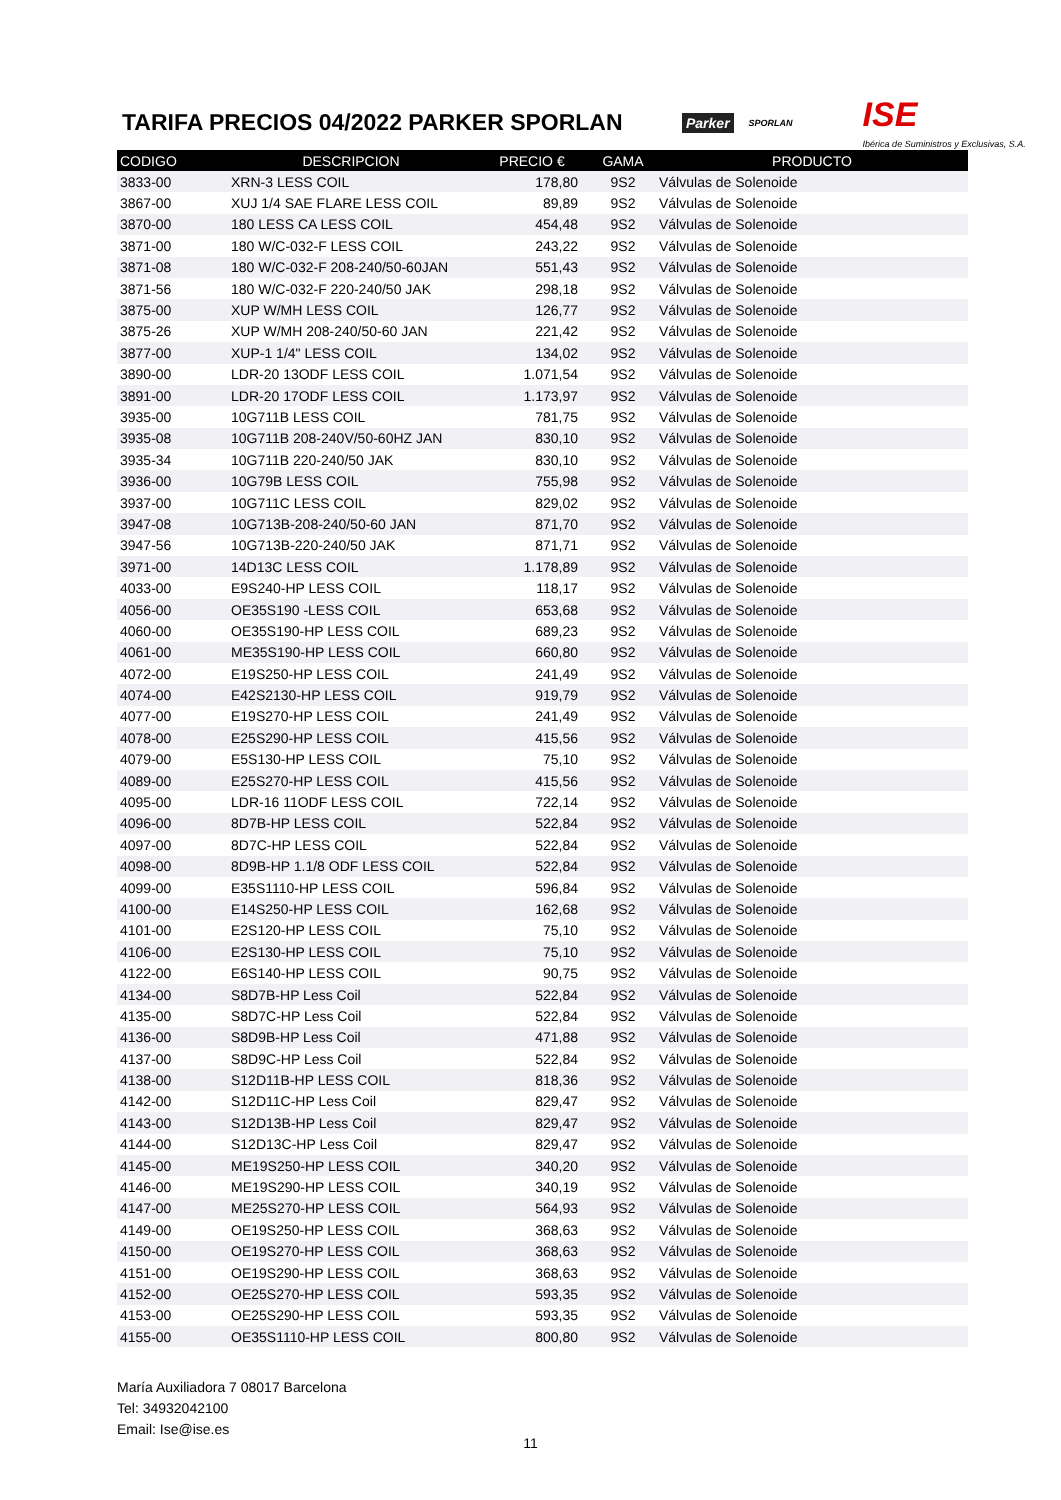TARIFA PRECIOS 04/2022 PARKER SPORLAN
Parker SPORLAN ISE
Ibérica de Suministros y Exclusivas, S.A.
| CODIGO | DESCRIPCION | PRECIO € | GAMA | PRODUCTO |
| --- | --- | --- | --- | --- |
| 3833-00 | XRN-3 LESS COIL | 178,80 | 9S2 | Válvulas de Solenoide |
| 3867-00 | XUJ 1/4 SAE FLARE LESS COIL | 89,89 | 9S2 | Válvulas de Solenoide |
| 3870-00 | 180 LESS CA LESS COIL | 454,48 | 9S2 | Válvulas de Solenoide |
| 3871-00 | 180 W/C-032-F LESS COIL | 243,22 | 9S2 | Válvulas de Solenoide |
| 3871-08 | 180 W/C-032-F 208-240/50-60JAN | 551,43 | 9S2 | Válvulas de Solenoide |
| 3871-56 | 180 W/C-032-F 220-240/50 JAK | 298,18 | 9S2 | Válvulas de Solenoide |
| 3875-00 | XUP W/MH LESS COIL | 126,77 | 9S2 | Válvulas de Solenoide |
| 3875-26 | XUP W/MH 208-240/50-60 JAN | 221,42 | 9S2 | Válvulas de Solenoide |
| 3877-00 | XUP-1 1/4" LESS COIL | 134,02 | 9S2 | Válvulas de Solenoide |
| 3890-00 | LDR-20 13ODF LESS COIL | 1.071,54 | 9S2 | Válvulas de Solenoide |
| 3891-00 | LDR-20 17ODF LESS COIL | 1.173,97 | 9S2 | Válvulas de Solenoide |
| 3935-00 | 10G711B LESS COIL | 781,75 | 9S2 | Válvulas de Solenoide |
| 3935-08 | 10G711B 208-240V/50-60HZ JAN | 830,10 | 9S2 | Válvulas de Solenoide |
| 3935-34 | 10G711B 220-240/50 JAK | 830,10 | 9S2 | Válvulas de Solenoide |
| 3936-00 | 10G79B LESS COIL | 755,98 | 9S2 | Válvulas de Solenoide |
| 3937-00 | 10G711C LESS COIL | 829,02 | 9S2 | Válvulas de Solenoide |
| 3947-08 | 10G713B-208-240/50-60 JAN | 871,70 | 9S2 | Válvulas de Solenoide |
| 3947-56 | 10G713B-220-240/50 JAK | 871,71 | 9S2 | Válvulas de Solenoide |
| 3971-00 | 14D13C LESS COIL | 1.178,89 | 9S2 | Válvulas de Solenoide |
| 4033-00 | E9S240-HP LESS COIL | 118,17 | 9S2 | Válvulas de Solenoide |
| 4056-00 | OE35S190 -LESS COIL | 653,68 | 9S2 | Válvulas de Solenoide |
| 4060-00 | OE35S190-HP LESS COIL | 689,23 | 9S2 | Válvulas de Solenoide |
| 4061-00 | ME35S190-HP LESS COIL | 660,80 | 9S2 | Válvulas de Solenoide |
| 4072-00 | E19S250-HP LESS COIL | 241,49 | 9S2 | Válvulas de Solenoide |
| 4074-00 | E42S2130-HP LESS COIL | 919,79 | 9S2 | Válvulas de Solenoide |
| 4077-00 | E19S270-HP LESS COIL | 241,49 | 9S2 | Válvulas de Solenoide |
| 4078-00 | E25S290-HP LESS COIL | 415,56 | 9S2 | Válvulas de Solenoide |
| 4079-00 | E5S130-HP LESS COIL | 75,10 | 9S2 | Válvulas de Solenoide |
| 4089-00 | E25S270-HP LESS COIL | 415,56 | 9S2 | Válvulas de Solenoide |
| 4095-00 | LDR-16 11ODF LESS COIL | 722,14 | 9S2 | Válvulas de Solenoide |
| 4096-00 | 8D7B-HP LESS COIL | 522,84 | 9S2 | Válvulas de Solenoide |
| 4097-00 | 8D7C-HP LESS COIL | 522,84 | 9S2 | Válvulas de Solenoide |
| 4098-00 | 8D9B-HP 1.1/8 ODF LESS COIL | 522,84 | 9S2 | Válvulas de Solenoide |
| 4099-00 | E35S1110-HP LESS COIL | 596,84 | 9S2 | Válvulas de Solenoide |
| 4100-00 | E14S250-HP LESS COIL | 162,68 | 9S2 | Válvulas de Solenoide |
| 4101-00 | E2S120-HP LESS COIL | 75,10 | 9S2 | Válvulas de Solenoide |
| 4106-00 | E2S130-HP LESS COIL | 75,10 | 9S2 | Válvulas de Solenoide |
| 4122-00 | E6S140-HP LESS COIL | 90,75 | 9S2 | Válvulas de Solenoide |
| 4134-00 | S8D7B-HP Less Coil | 522,84 | 9S2 | Válvulas de Solenoide |
| 4135-00 | S8D7C-HP Less Coil | 522,84 | 9S2 | Válvulas de Solenoide |
| 4136-00 | S8D9B-HP Less Coil | 471,88 | 9S2 | Válvulas de Solenoide |
| 4137-00 | S8D9C-HP Less Coil | 522,84 | 9S2 | Válvulas de Solenoide |
| 4138-00 | S12D11B-HP LESS COIL | 818,36 | 9S2 | Válvulas de Solenoide |
| 4142-00 | S12D11C-HP Less Coil | 829,47 | 9S2 | Válvulas de Solenoide |
| 4143-00 | S12D13B-HP Less Coil | 829,47 | 9S2 | Válvulas de Solenoide |
| 4144-00 | S12D13C-HP Less Coil | 829,47 | 9S2 | Válvulas de Solenoide |
| 4145-00 | ME19S250-HP LESS COIL | 340,20 | 9S2 | Válvulas de Solenoide |
| 4146-00 | ME19S290-HP LESS COIL | 340,19 | 9S2 | Válvulas de Solenoide |
| 4147-00 | ME25S270-HP LESS COIL | 564,93 | 9S2 | Válvulas de Solenoide |
| 4149-00 | OE19S250-HP LESS COIL | 368,63 | 9S2 | Válvulas de Solenoide |
| 4150-00 | OE19S270-HP LESS COIL | 368,63 | 9S2 | Válvulas de Solenoide |
| 4151-00 | OE19S290-HP LESS COIL | 368,63 | 9S2 | Válvulas de Solenoide |
| 4152-00 | OE25S270-HP LESS COIL | 593,35 | 9S2 | Válvulas de Solenoide |
| 4153-00 | OE25S290-HP LESS COIL | 593,35 | 9S2 | Válvulas de Solenoide |
| 4155-00 | OE35S1110-HP LESS COIL | 800,80 | 9S2 | Válvulas de Solenoide |
María Auxiliadora 7 08017 Barcelona
Tel: 34932042100
Email: Ise@ise.es
11